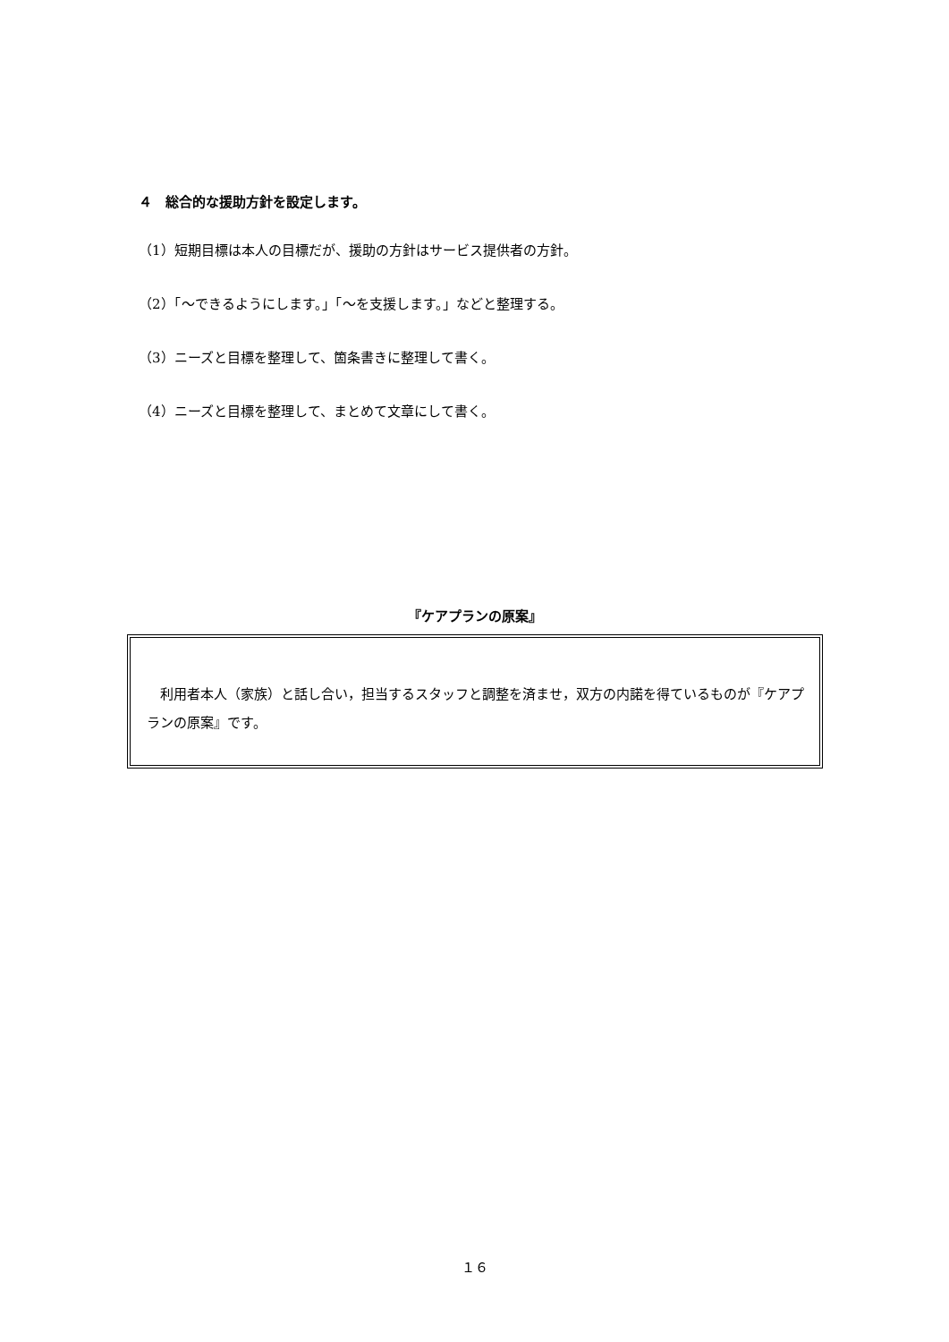４　総合的な援助方針を設定します。
（1）短期目標は本人の目標だが、援助の方針はサービス提供者の方針。
（2）「～できるようにします。」「～を支援します。」などと整理する。
（3）ニーズと目標を整理して、箇条書きに整理して書く。
（4）ニーズと目標を整理して、まとめて文章にして書く。
『ケアプランの原案』
利用者本人（家族）と話し合い，担当するスタッフと調整を済ませ，双方の内諾を得ているものが『ケアプランの原案』です。
１６